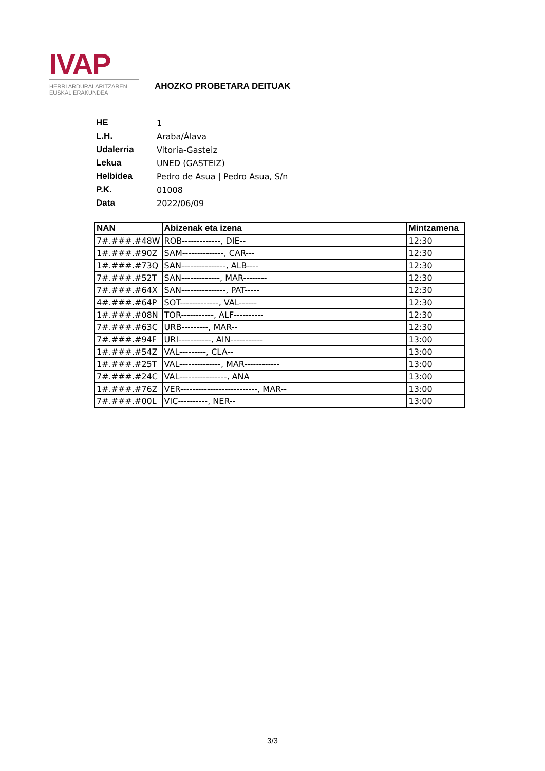IVAP
HERRI ARDURALARITZAREN
EUSKAL ERAKUNDEA
AHOZKO PROBETARA DEITUAK
| HE | 1 |
| L.H. | Araba/Álava |
| Udalerria | Vitoria-Gasteiz |
| Lekua | UNED (GASTEIZ) |
| Helbidea | Pedro de Asua / Pedro Asua, S/n |
| P.K. | 01008 |
| Data | 2022/06/09 |
| NAN | Abizenak eta izena | Mintzamena |
| --- | --- | --- |
| 7#.###.#48W | ROB-------------, DIE-- | 12:30 |
| 1#.###.#90Z | SAM--------------, CAR--- | 12:30 |
| 1#.###.#73Q | SAN---------------, ALB---- | 12:30 |
| 7#.###.#52T | SAN-------------, MAR-------- | 12:30 |
| 7#.###.#64X | SAN---------------, PAT----- | 12:30 |
| 4#.###.#64P | SOT-------------, VAL------ | 12:30 |
| 1#.###.#08N | TOR-----------, ALF---------- | 12:30 |
| 7#.###.#63C | URB---------, MAR-- | 12:30 |
| 7#.###.#94F | URI-----------, AIN----------- | 13:00 |
| 1#.###.#54Z | VAL---------, CLA-- | 13:00 |
| 1#.###.#25T | VAL--------------, MAR------------ | 13:00 |
| 7#.###.#24C | VAL----------------, ANA | 13:00 |
| 1#.###.#76Z | VER--------------------------, MAR-- | 13:00 |
| 7#.###.#00L | VIC----------, NER-- | 13:00 |
3/3